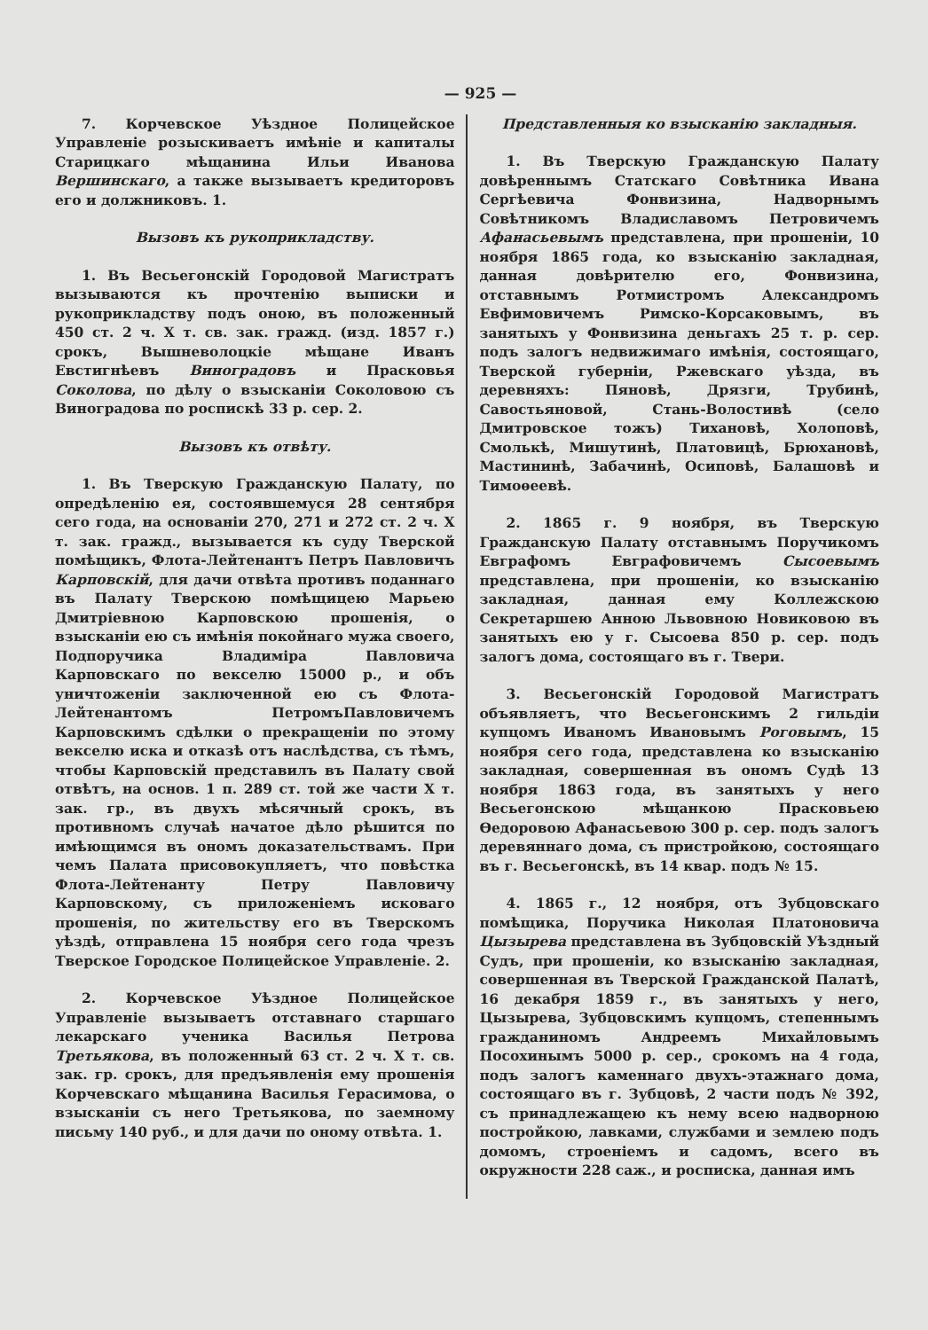— 925 —
7. Корчевское Уѣздное Полицейское Управленіе розыскиваетъ имѣніе и капиталы Старицкаго мѣщанина Ильи Иванова Вершинскаго, а также вызываетъ кредиторовъ его и должниковъ. 1.
Вызовъ къ рукоприкладству.
1. Въ Весьегонскій Городовой Магистратъ вызываются къ прочтенію выписки и рукоприкладству подъ оною, въ положенный 450 ст. 2 ч. X т. св. зак. гражд. (изд. 1857 г.) срокъ, Вышневолоцкіе мѣщане Иванъ Евстигнѣевъ Виноградовъ и Прасковья Соколова, по дѣлу о взысканіи Соколовою съ Виноградова по роспискѣ 33 р. сер. 2.
Вызовъ къ отвѣту.
1. Въ Тверскую Гражданскую Палату, по опредѣленію ея, состоявшемуся 28 сентября сего года, на основаніи 270, 271 и 272 ст. 2 ч. X т. зак. гражд., вызывается къ суду Тверской помѣщикъ, Флота-Лейтенантъ Петръ Павловичъ Карповскій, для дачи отвѣта противъ поданнаго въ Палату Тверскою помѣщицею Марьею Дмитріевною Карповскою прошенія, о взысканіи ею съ имѣнія покойнаго мужа своего, Подпоручика Владиміра Павловича Карповскаго по векселю 15000 р., и объ уничтоженіи заключенной ею съ Флота-Лейтенантомъ ПетромъПавловичемъ Карповскимъ сдѣлки о прекращеніи по этому векселю иска и отказѣ отъ наслѣдства, съ тѣмъ, чтобы Карповскій представилъ въ Палату свой отвѣтъ, на основ. 1 п. 289 ст. той же части X т. зак. гр., въ двухъ мѣсячный срокъ, въ противномъ случаѣ начатое дѣло рѣшится по имѣющимся въ ономъ доказательствамъ. При чемъ Палата присовокупляетъ, что повѣстка Флота-Лейтенанту Петру Павловичу Карповскому, съ приложеніемъ исковаго прошенія, по жительству его въ Тверскомъ уѣздѣ, отправлена 15 ноября сего года чрезъ Тверское Городское Полицейское Управленіе. 2.
2. Корчевское Уѣздное Полицейское Управленіе вызываетъ отставнаго старшаго лекарскаго ученика Василья Петрова Третьякова, въ положенный 63 ст. 2 ч. X т. св. зак. гр. срокъ, для предъявленія ему прошенія Корчевскаго мѣщанина Василья Герасимова, о взысканіи съ него Третьякова, по заемному письму 140 руб., и для дачи по оному отвѣта. 1.
Представленныя ко взысканію закладныя.
1. Въ Тверскую Гражданскую Палату довѣреннымъ Статскаго Совѣтника Ивана Сергѣевича Фонвизина, Надворнымъ Совѣтникомъ Владиславомъ Петровичемъ Афанасьевымъ представлена, при прошеніи, 10 ноября 1865 года, ко взысканію закладная, данная довѣрителю его, Фонвизина, отставнымъ Ротмистромъ Александромъ Евфимовичемъ Римско-Корсаковымъ, въ занятыхъ у Фонвизина деньгахъ 25 т. р. сер. подъ залогъ недвижимаго имѣнія, состоящаго, Тверской губерніи, Ржевскаго уѣзда, въ деревняхъ: Пяновѣ, Дрязги, Трубинѣ, Савостьяновой, Стань-Волостивѣ (село Дмитровское тожъ) Тихановѣ, Холоповѣ, Смолькѣ, Мишутинѣ, Платовицѣ, Брюхановѣ, Мастининѣ, Забачинѣ, Осиповѣ, Балашовѣ и Тимоѳеевѣ.
2. 1865 г. 9 ноября, въ Тверскую Гражданскую Палату отставнымъ Поручикомъ Евграфомъ Евграфовичемъ Сысоевымъ представлена, при прошеніи, ко взысканію закладная, данная ему Коллежскою Секретаршею Анною Львовною Новиковою въ занятыхъ ею у г. Сысоева 850 р. сер. подъ залогъ дома, состоящаго въ г. Твери.
3. Весьегонскій Городовой Магистратъ объявляетъ, что Весьегонскимъ 2 гильдіи купцомъ Иваномъ Ивановымъ Роговымъ, 15 ноября сего года, представлена ко взысканію закладная, совершенная въ ономъ Судѣ 13 ноября 1863 года, въ занятыхъ у него Весьегонскою мѣщанкою Прасковьею Ѳедоровою Афанасьевою 300 р. сер. подъ залогъ деревяннаго дома, съ пристройкою, состоящаго въ г. Весьегонскѣ, въ 14 квар. подъ № 15.
4. 1865 г., 12 ноября, отъ Зубцовскаго помѣщика, Поручика Николая Платоновича Цызырева представлена въ Зубцовскій Уѣздный Судъ, при прошеніи, ко взысканію закладная, совершенная въ Тверской Гражданской Палатѣ, 16 декабря 1859 г., въ занятыхъ у него, Цызырева, Зубцовскимъ купцомъ, степеннымъ гражданиномъ Андреемъ Михайловымъ Посохинымъ 5000 р. сер., срокомъ на 4 года, подъ залогъ каменнаго двухъ-этажнаго дома, состоящаго въ г. Зубцовѣ, 2 части подъ № 392, съ принадлежащею къ нему всею надворною постройкою, лавками, службами и землею подъ домомъ, строеніемъ и садомъ, всего въ окружности 228 саж., и росписка, данная имъ